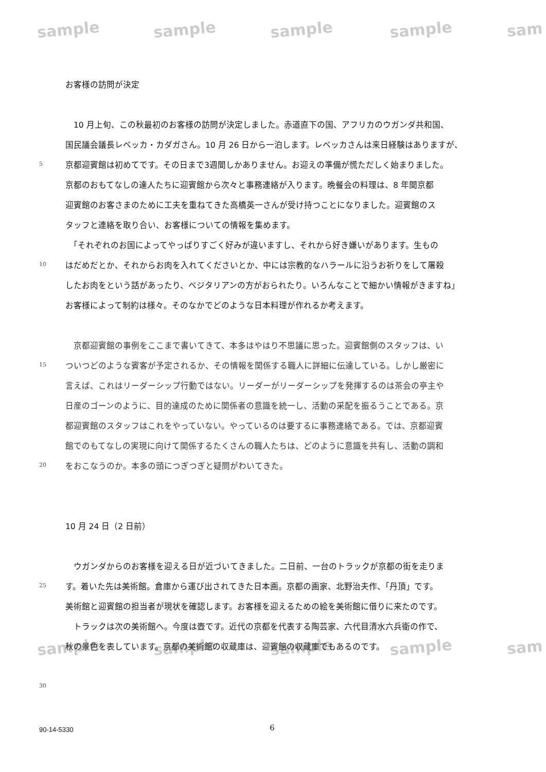sample sample sample sample sam
sample sample sample sample sam
お客様の訪問が決定
　10 月上旬、この秋最初のお客様の訪問が決定しました。赤道直下の国、アフリカのウガンダ共和国、
国民議会議長レベッカ・カダガさん。10 月 26 日から一泊します。レベッカさんは来日経験はありますが、
5
京都迎賓館は初めてです。その日まで3週間しかありません。お迎えの準備が慌ただしく始まりました。
京都のおもてなしの達人たちに迎賓館から次々と事務連絡が入ります。晩餐会の料理は、8 年間京都
迎賓館のお客さまのために工夫を重ねてきた高橋英一さんが受け持つことになりました。迎賓館のス
タッフと連絡を取り合い、お客様についての情報を集めます。
　「それぞれのお国によってやっぱりすごく好みが違いますし、それから好き嫌いがあります。生もの
10
はだめだとか、それからお肉を入れてくださいとか、中には宗教的なハラールに沿うお祈りをして屠殺
したお肉をという話があったり、ベジタリアンの方がおられたり。いろんなことで細かい情報がきますね」
お客様によって制約は様々。そのなかでどのような日本料理が作れるか考えます。
　京都迎賓館の事例をここまで書いてきて、本多はやはり不思議に思った。迎賓館側のスタッフは、い
15
ついつどのような賓客が予定されるか、その情報を関係する職人に詳細に伝達している。しかし厳密に
言えば、これはリーダーシップ行動ではない。リーダーがリーダーシップを発揮するのは茶会の亭主や
日産のゴーンのように、目的達成のために関係者の意識を統一し、活動の采配を振るうことである。京
都迎賓館のスタッフはこれをやっていない。やっているのは要するに事務連絡である。では、京都迎賓
館でのもてなしの実現に向けて関係するたくさんの職人たちは、どのように意識を共有し、活動の調和
20
をおこなうのか。本多の頭につぎつぎと疑問がわいてきた。
10 月 24 日（2 日前）
　ウガンダからのお客様を迎える日が近づいてきました。二日前、一台のトラックが京都の街を走りま
25
す。着いた先は美術館。倉庫から運び出されてきた日本画。京都の画家、北野治夫作、「丹頂」です。
美術館と迎賓館の担当者が現状を確認します。お客様を迎えるための絵を美術館に借りに来たのです。
　トラックは次の美術館へ。今度は壺です。近代の京都を代表する陶芸家、六代目清水六兵衛の作で、
秋の景色を表しています。京都の美術館の収蔵庫は、迎賓館の収蔵庫でもあるのです。
30
90-14-5330 6